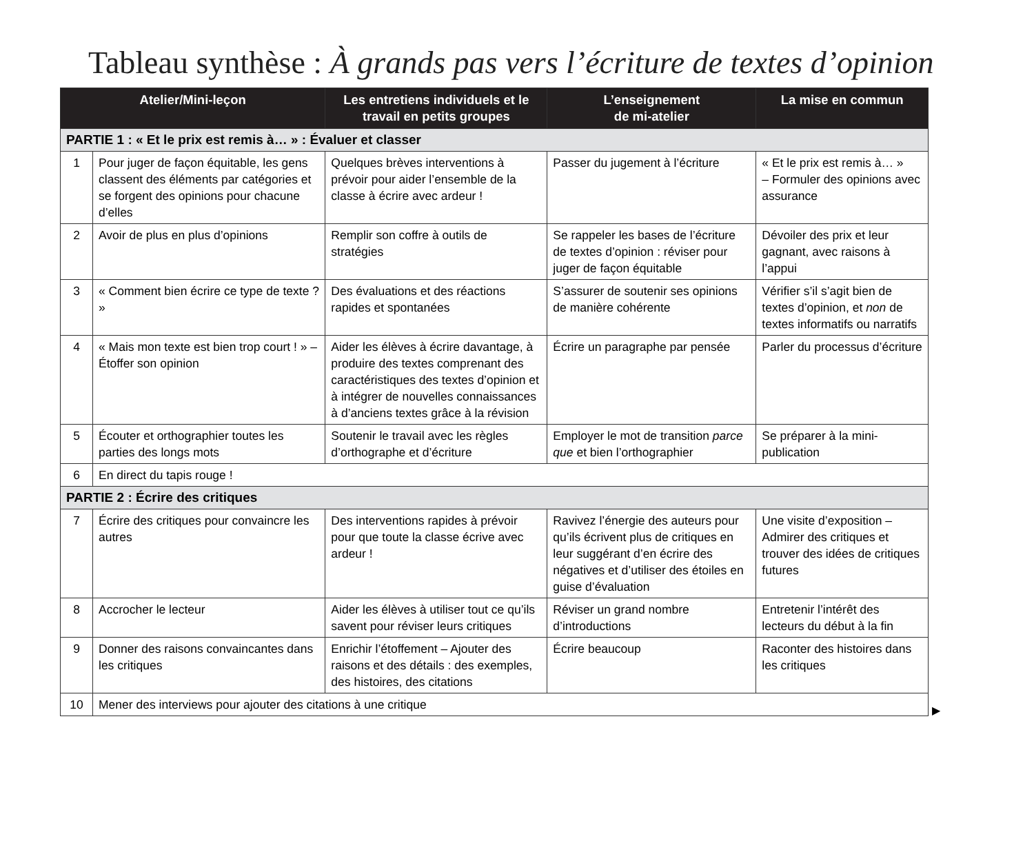Tableau synthèse : À grands pas vers l’écriture de textes d’opinion
| Atelier/Mini-leçon | | Les entretiens individuels et le travail en petits groupes | L’enseignement de mi-atelier | La mise en commun |
| --- | --- | --- | --- | --- |
| PARTIE 1 : « Et le prix est remis à… » : Évaluer et classer | | | | |
| 1 | Pour juger de façon équitable, les gens classent des éléments par catégories et se forgent des opinions pour chacune d’elles | Quelques brèves interventions à prévoir pour aider l’ensemble de la classe à écrire avec ardeur ! | Passer du jugement à l’écriture | « Et le prix est remis à… » – Formuler des opinions avec assurance |
| 2 | Avoir de plus en plus d’opinions | Remplir son coffre à outils de stratégies | Se rappeler les bases de l’écriture de textes d’opinion : réviser pour juger de façon équitable | Dévoiler des prix et leur gagnant, avec raisons à l’appui |
| 3 | « Comment bien écrire ce type de texte ? » | Des évaluations et des réactions rapides et spontanées | S’assurer de soutenir ses opinions de manière cohérente | Vérifier s’il s’agit bien de textes d’opinion, et non de textes informatifs ou narratifs |
| 4 | « Mais mon texte est bien trop court ! » – Étoffer son opinion | Aider les élèves à écrire davantage, à produire des textes comprenant des caractéristiques des textes d’opinion et à intégrer de nouvelles connaissances à d’anciens textes grâce à la révision | Écrire un paragraphe par pensée | Parler du processus d’écriture |
| 5 | Écouter et orthographier toutes les parties des longs mots | Soutenir le travail avec les règles d’orthographe et d’écriture | Employer le mot de transition parce que et bien l’orthographier | Se préparer à la mini-publication |
| 6 | En direct du tapis rouge ! | | | |
| PARTIE 2 : Écrire des critiques | | | | |
| 7 | Écrire des critiques pour convaincre les autres | Des interventions rapides à prévoir pour que toute la classe écrive avec ardeur ! | Ravivez l’énergie des auteurs pour qu’ils écrivent plus de critiques en leur suggérant d’en écrire des négatives et d’utiliser des étoiles en guise d’évaluation | Une visite d’exposition – Admirer des critiques et trouver des idées de critiques futures |
| 8 | Accrocher le lecteur | Aider les élèves à utiliser tout ce qu’ils savent pour réviser leurs critiques | Réviser un grand nombre d’introductions | Entretenir l’intérêt des lecteurs du début à la fin |
| 9 | Donner des raisons convaincantes dans les critiques | Enrichir l’étoffement – Ajouter des raisons et des détails : des exemples, des histoires, des citations | Écrire beaucoup | Raconter des histoires dans les critiques |
| 10 | Mener des interviews pour ajouter des citations à une critique | | | |
▶